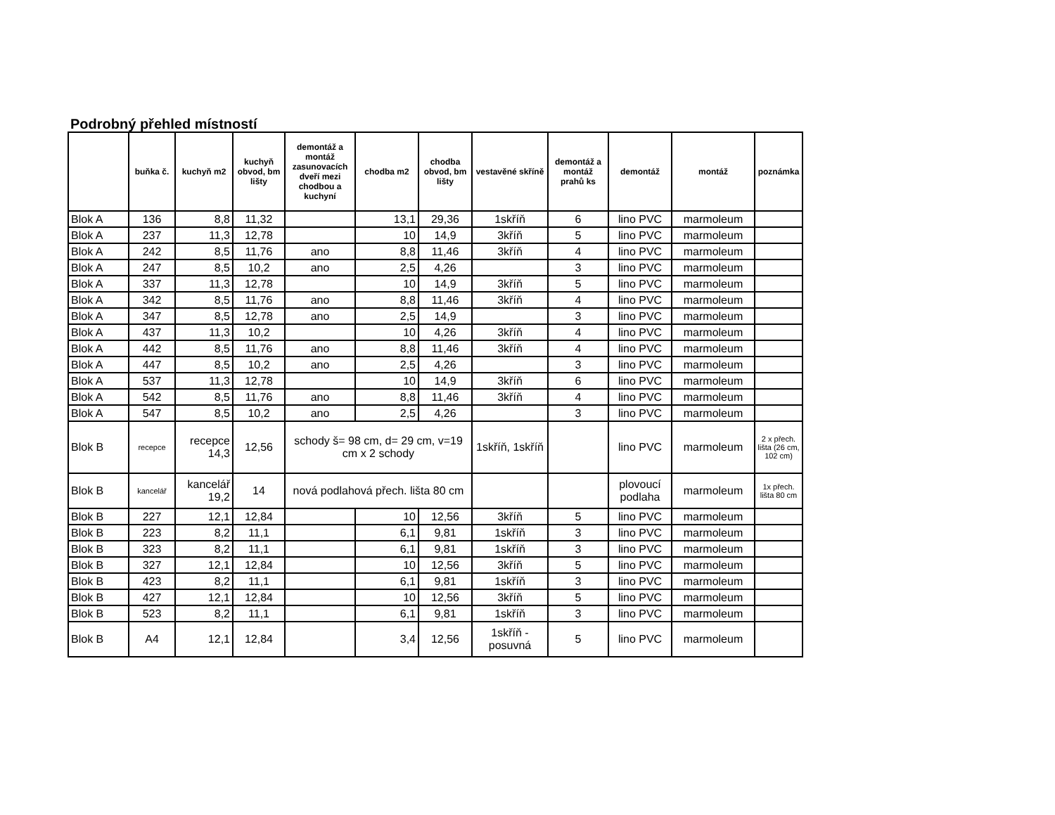Podrobný přehled místností
| | buňka č. | kuchyň m2 | kuchyň obvod, bm lišty | demontáž a montáž zasunovacích dveří mezi chodbou a kuchyní | chodba m2 | chodba obvod, bm lišty | vestavěné skříně | demontáž a montáž prahů ks | demontáž | montáž | poznámka |
| --- | --- | --- | --- | --- | --- | --- | --- | --- | --- | --- | --- |
| Blok A | 136 | 8,8 | 11,32 | | 13,1 | 29,36 | 1skříň | 6 | lino PVC | marmoleum | |
| Blok A | 237 | 11,3 | 12,78 | | 10 | 14,9 | 3kříň | 5 | lino PVC | marmoleum | |
| Blok A | 242 | 8,5 | 11,76 | ano | 8,8 | 11,46 | 3kříň | 4 | lino PVC | marmoleum | |
| Blok A | 247 | 8,5 | 10,2 | ano | 2,5 | 4,26 | | 3 | lino PVC | marmoleum | |
| Blok A | 337 | 11,3 | 12,78 | | 10 | 14,9 | 3kříň | 5 | lino PVC | marmoleum | |
| Blok A | 342 | 8,5 | 11,76 | ano | 8,8 | 11,46 | 3kříň | 4 | lino PVC | marmoleum | |
| Blok A | 347 | 8,5 | 12,78 | ano | 2,5 | 14,9 | | 3 | lino PVC | marmoleum | |
| Blok A | 437 | 11,3 | 10,2 | | 10 | 4,26 | 3kříň | 4 | lino PVC | marmoleum | |
| Blok A | 442 | 8,5 | 11,76 | ano | 8,8 | 11,46 | 3kříň | 4 | lino PVC | marmoleum | |
| Blok A | 447 | 8,5 | 10,2 | ano | 2,5 | 4,26 | | 3 | lino PVC | marmoleum | |
| Blok A | 537 | 11,3 | 12,78 | | 10 | 14,9 | 3kříň | 6 | lino PVC | marmoleum | |
| Blok A | 542 | 8,5 | 11,76 | ano | 8,8 | 11,46 | 3kříň | 4 | lino PVC | marmoleum | |
| Blok A | 547 | 8,5 | 10,2 | ano | 2,5 | 4,26 | | 3 | lino PVC | marmoleum | |
| Blok B | recepce | recepce 14,3 | 12,56 | schody š= 98 cm, d= 29 cm, v=19 cm x 2 schody | | | 1skříň, 1skříň | | lino PVC | marmoleum | 2 x přech. lišta (26 cm, 102 cm) |
| Blok B | kancelář | kancelář 19,2 | 14 | nová podlahová přech. lišta 80 cm | | | | | plovoucí podlaha | marmoleum | 1x přech. lišta 80 cm |
| Blok B | 227 | 12,1 | 12,84 | | 10 | 12,56 | 3kříň | 5 | lino PVC | marmoleum | |
| Blok B | 223 | 8,2 | 11,1 | | 6,1 | 9,81 | 1skříň | 3 | lino PVC | marmoleum | |
| Blok B | 323 | 8,2 | 11,1 | | 6,1 | 9,81 | 1skříň | 3 | lino PVC | marmoleum | |
| Blok B | 327 | 12,1 | 12,84 | | 10 | 12,56 | 3kříň | 5 | lino PVC | marmoleum | |
| Blok B | 423 | 8,2 | 11,1 | | 6,1 | 9,81 | 1skříň | 3 | lino PVC | marmoleum | |
| Blok B | 427 | 12,1 | 12,84 | | 10 | 12,56 | 3kříň | 5 | lino PVC | marmoleum | |
| Blok B | 523 | 8,2 | 11,1 | | 6,1 | 9,81 | 1skříň | 3 | lino PVC | marmoleum | |
| Blok B | A4 | 12,1 | 12,84 | | 3,4 | 12,56 | 1skříň - posuvná | 5 | lino PVC | marmoleum | |